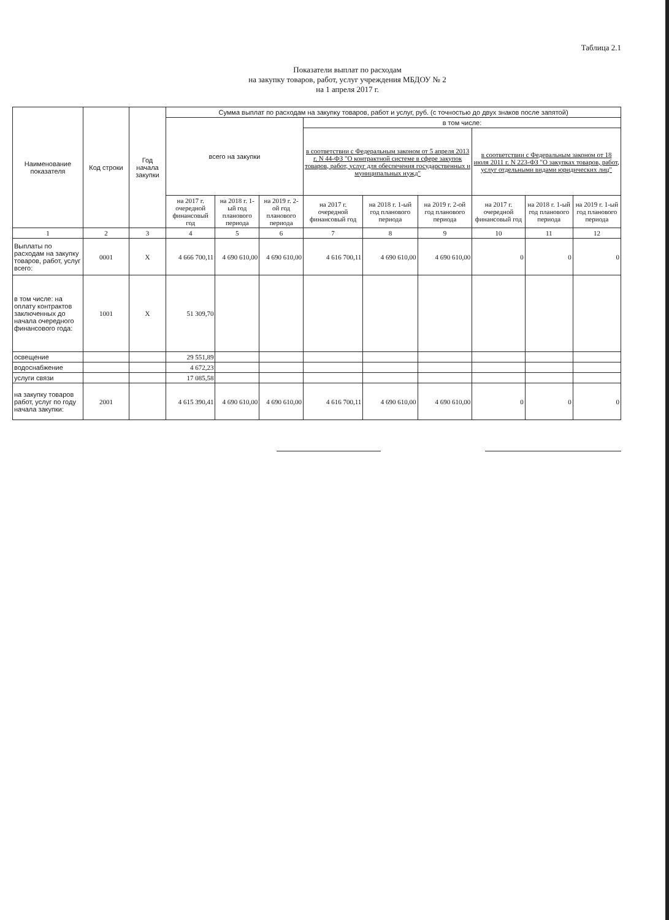Таблица 2.1
Показатели выплат по расходам
на закупку товаров, работ, услуг учреждения МБДОУ № 2
на 1 апреля 2017 г.
| Наименование показателя | Код строки | Год начала закупки | Сумма выплат по расходам на закупку товаров, работ и услуг, руб. (с точностью до двух знаков после запятой) | | | | | | | | |
| --- | --- | --- | --- | --- | --- | --- | --- | --- | --- | --- | --- |
| | | | всего на закупки | | | в том числе: | | | | | |
| | | | | | | в соответствии с Федеральным законом от 5 апреля 2013 г. N 44-ФЗ "О контрактной системе в сфере закупок товаров, работ, услуг для обеспечения государственных и муниципальных нужд" | | | в соответствии с Федеральным законом от 18 июля 2011 г. N 223-ФЗ "О закупках товаров, работ, услуг отдельными видами юридических лиц" | | |
| | | | на 2017 г. очередной финансовый год | на 2018 г. 1-ый год планового периода | на 2019 г. 2-ой год планового периода | на 2017 г. очередной финансовый год | на 2018 г. 1-ый год планового периода | на 2019 г. 2-ой год планового периода | на 2017 г. очередной финансовый год | на 2018 г. 1-ый год планового периода | на 2019 г. 1-ый год планового периода |
| 1 | 2 | 3 | 4 | 5 | 6 | 7 | 8 | 9 | 10 | 11 | 12 |
| Выплаты по расходам на закупку товаров, работ, услуг всего: | 0001 | Х | 4 666 700,11 | 4 690 610,00 | 4 690 610,00 | 4 616 700,11 | 4 690 610,00 | 4 690 610,00 | 0 | 0 | 0 |
| в том числе: на оплату контрактов заключенных до начала очередного финансового года: | 1001 | Х | 51 309,70 | | | | | | | | |
| освещение | | | 29 551,89 | | | | | | | | |
| водоснабжение | | | 4 672,23 | | | | | | | | |
| услуги связи | | | 17 085,58 | | | | | | | | |
| на закупку товаров работ, услуг по году начала закупки: | 2001 | | 4 615 390,41 | 4 690 610,00 | 4 690 610,00 | 4 616 700,11 | 4 690 610,00 | 4 690 610,00 | 0 | 0 | 0 |